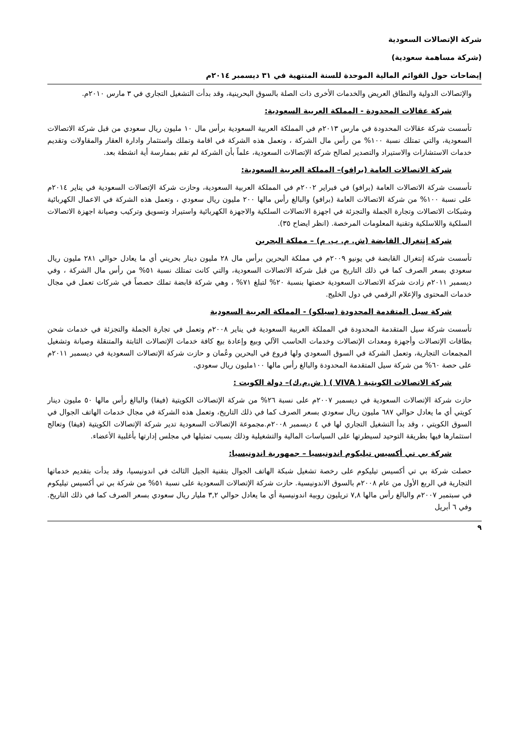شركة الإتصالات السعودية
(شركة مساهمة سعودية)
إيضاحات حول القوائم المالية الموحدة للسنة المنتهية في ٣١ ديسمبر ٢٠١٤م
والإتصالات الدولية والنطاق العريض والخدمات الأخرى ذات الصلة بالسوق البحرينية، وقد بدأت التشغيل التجاري في ٣ مارس ٢٠١٠م.
شركة عقالات المحدودة - المملكة العربية السعودية:
تأسست شركة عقالات المحدودة في مارس ٢٠١٣م في المملكة العربية السعودية برأس مال ١٠ مليون ريال سعودي من قبل شركة الاتصالات السعودية، والتي تمتلك نسبة ١٠٠% من رأس مال الشركة ، وتعمل هذه الشركة في اقامة وتملك واستثمار وادارة العقار والمقاولات وتقديم خدمات الاستشارات والاستيراد والتصدير لصالح شركة الإتصالات السعودية، علماً بأن الشركة لم تقم بممارسة أية انشطة بعد.
شركة الاتصالات العامة (برافو)– المملكة العربية السعودية:
تأسست شركة الاتصالات العامة (برافو) في فبراير ٢٠٠٢م في المملكة العربية السعودية، وحازت شركة الإتصالات السعودية في يناير ٢٠١٤م على نسبة ١٠٠% من شركة الاتصالات العامة (برافو) والبالغ رأس مالها ٢٠٠ مليون ريال سعودي ، وتعمل هذه الشركة في الاعمال الكهربائية وشبكات الاتصالات وتجارة الجملة والتجزئة في اجهزة الاتصالات السلكية والاجهزة الكهربائية واستيراد وتسويق وتركيب وصيانة اجهزة الاتصالات السلكية واللاسلكية وتقنية المعلومات المرخصة. (انظر ايضاح ٣٥).
شركة إنتغرال القابضة (ش. م. ب. م) – مملكة البحرين
تأسست شركة إنتغرال القابضة في يونيو ٢٠٠٩م في مملكة البحرين برأس مال ٢٨ مليون دينار بحريني أي ما يعادل حوالي ٢٨١ مليون ريال سعودي بسعر الصرف كما في ذلك التاريخ من قبل شركة الاتصالات السعودية، والتي كانت تمتلك نسبة ٥١% من رأس مال الشركة ، وفي ديسمبر ٢٠١١م زادت شركة الاتصالات السعودية حصتها بنسبة ٢٠% لتبلغ ٧١% ، وهي شركة قابضة تملك حصصاً في شركات تعمل في مجال خدمات المحتوى والإعلام الرقمي في دول الخليج.
شركة سيل المتقدمة المحدودة (سيلكو) - المملكة العربية السعودية
تأسست شركة سيل المتقدمة المحدودة في المملكة العربية السعودية في يناير ٢٠٠٨م وتعمل في تجارة الجملة والتجزئة في خدمات شحن بطاقات الإتصالات وأجهزة ومعدات الإتصالات وخدمات الحاسب الآلي وبيع وإعادة بيع كافة خدمات الإتصالات الثابتة والمتنقلة وصيانة وتشغيل المجمعات التجارية، وتعمل الشركة في السوق السعودي ولها فروع في البحرين وعُمان و حازت شركة الإتصالات السعودية في ديسمبر ٢٠١١م على حصة ٦٠% من شركة سيل المتقدمة المحدودة والبالغ رأس مالها ١٠٠مليون ريال سعودي.
شركة الاتصالات الكويتية ( VIVA ) ( ش.م.ك)– دولة الكويت :
حازت شركة الإتصالات السعودية في ديسمبر ٢٠٠٧م على نسبة ٢٦% من شركة الإتصالات الكويتية (فيفا) والبالغ رأس مالها ٥٠ مليون دينار كويتي أي ما يعادل حوالي ٦٨٧ مليون ريال سعودي بسعر الصرف كما في ذلك التاريخ، وتعمل هذه الشركة في مجال خدمات الهاتف الجوال في السوق الكويتي ، وقد بدأ التشغيل التجاري لها في ٤ ديسمبر ٢٠٠٨م.مجموعة الإتصالات السعودية تدير شركة الإتصالات الكويتية (فيفا) وتعالج استثمارها فيها بطريقة التوحيد لسيطرتها على السياسات المالية والتشغيلية وذلك بسبب تمثيلها في مجلس إدارتها بأغلبية الأعضاء.
شركة بي تي أكسيس تيليكوم اندونيسيا – جمهورية اندونيسيا:
حصلت شركة بي تي أكسيس تيليكوم على رخصة تشغيل شبكة الهاتف الجوال بتقنية الجيل الثالث في اندونيسيا، وقد بدأت بتقديم خدماتها التجارية في الربع الأول من عام ٢٠٠٨م بالسوق الاندونيسية. حازت شركة الإتصالات السعودية على نسبة ٥١% من شركة بي تي أكسيس تيليكوم في سبتمبر ٢٠٠٧م والبالغ رأس مالها ٧,٨ تريليون روبية اندونيسية أي ما يعادل حوالي ٣,٢ مليار ريال سعودي بسعر الصرف كما في ذلك التاريخ. وفي ٦ أبريل
٩